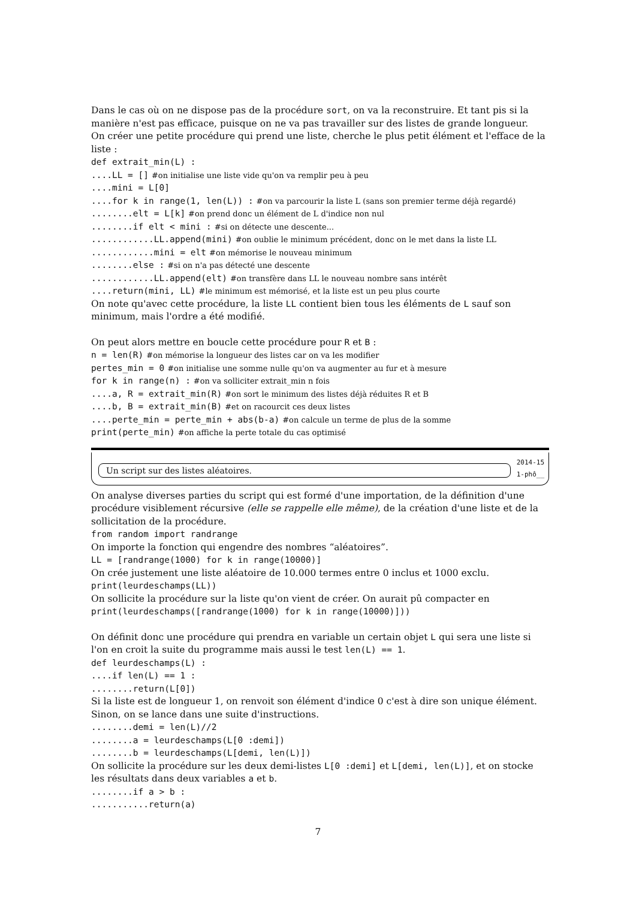Dans le cas où on ne dispose pas de la procédure sort, on va la reconstruire. Et tant pis si la manière n'est pas efficace, puisque on ne va pas travailler sur des listes de grande longueur.
On créer une petite procédure qui prend une liste, cherche le plus petit élément et l'efface de la liste :
def extrait_min(L) :
....LL = [] #on initialise une liste vide qu'on va remplir peu à peu
....mini = L[0]
....for k in range(1, len(L)) : #on va parcourir la liste L (sans son premier terme déjà regardé)
........elt = L[k] #on prend donc un élément de L d'indice non nul
........if elt < mini : #si on détecte une descente...
............LL.append(mini) #on oublie le minimum précédent, donc on le met dans la liste LL
............mini = elt #on mémorise le nouveau minimum
........else : #si on n'a pas détecté une descente
............LL.append(elt) #on transfère dans LL le nouveau nombre sans intérêt
....return(mini, LL) #le minimum est mémorisé, et la liste est un peu plus courte
On note qu'avec cette procédure, la liste LL contient bien tous les éléments de L sauf son minimum, mais l'ordre a été modifié.
On peut alors mettre en boucle cette procédure pour R et B :
n = len(R) #on mémorise la longueur des listes car on va les modifier
pertes_min = 0 #on initialise une somme nulle qu'on va augmenter au fur et à mesure
for k in range(n) : #on va solliciter extrait_min n fois
....a, R = extrait_min(R) #on sort le minimum des listes déjà réduites R et B
....b, B = extrait_min(B) #et on racourcit ces deux listes
....perte_min = perte_min + abs(b-a) #on calcule un terme de plus de la somme
print(perte_min) #on affiche la perte totale du cas optimisé
2014-15
Un script sur des listes aléatoires.
1-phô__
On analyse diverses parties du script qui est formé d'une importation, de la définition d'une procédure visiblement récursive (elle se rappelle elle même), de la création d'une liste et de la sollicitation de la procédure.
from random import randrange
On importe la fonction qui engendre des nombres “aléatoires”.
LL = [randrange(1000) for k in range(10000)]
On crée justement une liste aléatoire de 10.000 termes entre 0 inclus et 1000 exclu.
print(leurdeschamps(LL))
On sollicite la procédure sur la liste qu'on vient de créer. On aurait pû compacter en
print(leurdeschamps([randrange(1000) for k in range(10000)]))
On définit donc une procédure qui prendra en variable un certain objet L qui sera une liste si l'on en croit la suite du programme mais aussi le test len(L) == 1.
def leurdeschamps(L) :
....if len(L) == 1 :
........return(L[0])
Si la liste est de longueur 1, on renvoit son élément d'indice 0 c'est à dire son unique élément.
Sinon, on se lance dans une suite d'instructions.
........demi = len(L)//2
........a = leurdeschamps(L[0 :demi])
........b = leurdeschamps(L[demi, len(L)])
On sollicite la procédure sur les deux demi-listes L[0 :demi] et L[demi, len(L)], et on stocke les résultats dans deux variables a et b.
........if a > b :
...........return(a)
7